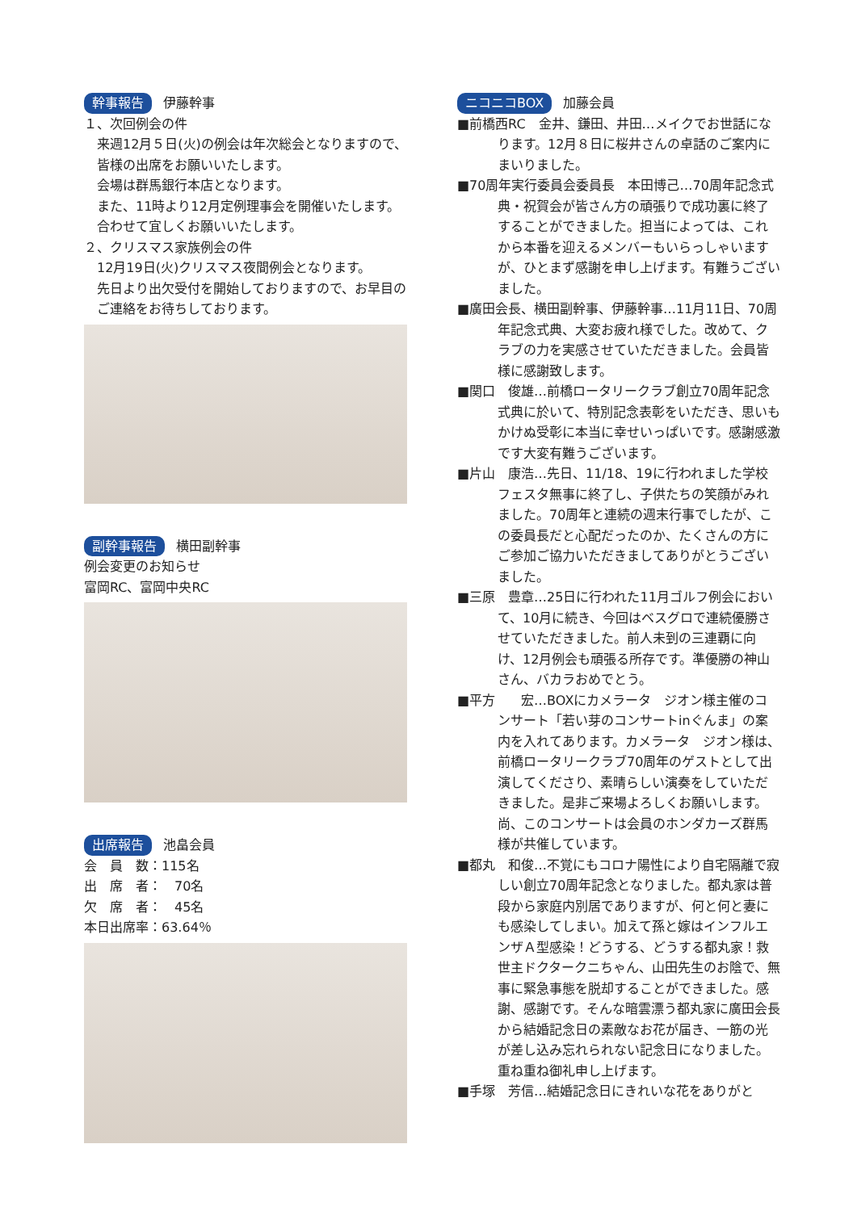幹事報告 伊藤幹事
１、次回例会の件
来週12月５日(火)の例会は年次総会となりますので、皆様の出席をお願いいたします。
会場は群馬銀行本店となります。
また、11時より12月定例理事会を開催いたします。合わせて宜しくお願いいたします。
２、クリスマス家族例会の件
12月19日(火)クリスマス夜間例会となります。
先日より出欠受付を開始しておりますので、お早目のご連絡をお待ちしております。
副幹事報告 横田副幹事
例会変更のお知らせ
富岡RC、富岡中央RC
出席報告 池畠会員
会　員　数：115名
出　席　者：　70名
欠　席　者：　45名
本日出席率：63.64％
ニコニコBOX 加藤会員
■前橋西RC　金井、鎌田、井田…メイクでお世話になります。12月８日に桜井さんの卓話のご案内にまいりました。
■70周年実行委員会委員長　本田博己…70周年記念式典・祝賀会が皆さん方の頑張りで成功裏に終了することができました。担当によっては、これから本番を迎えるメンバーもいらっしゃいますが、ひとまず感謝を申し上げます。有難うございました。
■廣田会長、横田副幹事、伊藤幹事…11月11日、70周年記念式典、大変お疲れ様でした。改めて、クラブの力を実感させていただきました。会員皆様に感謝致します。
■関口　俊雄…前橋ロータリークラブ創立70周年記念式典に於いて、特別記念表彰をいただき、思いもかけぬ受彰に本当に幸せいっぱいです。感謝感激です大変有難うございます。
■片山　康浩…先日、11/18、19に行われました学校フェスタ無事に終了し、子供たちの笑顔がみれました。70周年と連続の週末行事でしたが、この委員長だと心配だったのか、たくさんの方にご参加ご協力いただきましてありがとうございました。
■三原　豊章…25日に行われた11月ゴルフ例会において、10月に続き、今回はベスグロで連続優勝させていただきました。前人未到の三連覇に向け、12月例会も頑張る所存です。準優勝の神山さん、バカラおめでとう。
■平方　　宏…BOXにカメラータ　ジオン様主催のコンサート「若い芽のコンサートinぐんま」の案内を入れてあります。カメラータ　ジオン様は、前橋ロータリークラブ70周年のゲストとして出演してくださり、素晴らしい演奏をしていただきました。是非ご来場よろしくお願いします。尚、このコンサートは会員のホンダカーズ群馬様が共催しています。
■都丸　和俊…不覚にもコロナ陽性により自宅隔離で寂しい創立70周年記念となりました。都丸家は普段から家庭内別居でありますが、何と何と妻にも感染してしまい。加えて孫と嫁はインフルエンザＡ型感染！どうする、どうする都丸家！救世主ドクタークニちゃん、山田先生のお陰で、無事に緊急事態を脱却することができました。感謝、感謝です。そんな暗雲漂う都丸家に廣田会長から結婚記念日の素敵なお花が届き、一筋の光が差し込み忘れられない記念日になりました。重ね重ね御礼申し上げます。
■手塚　芳信…結婚記念日にきれいな花をありがと